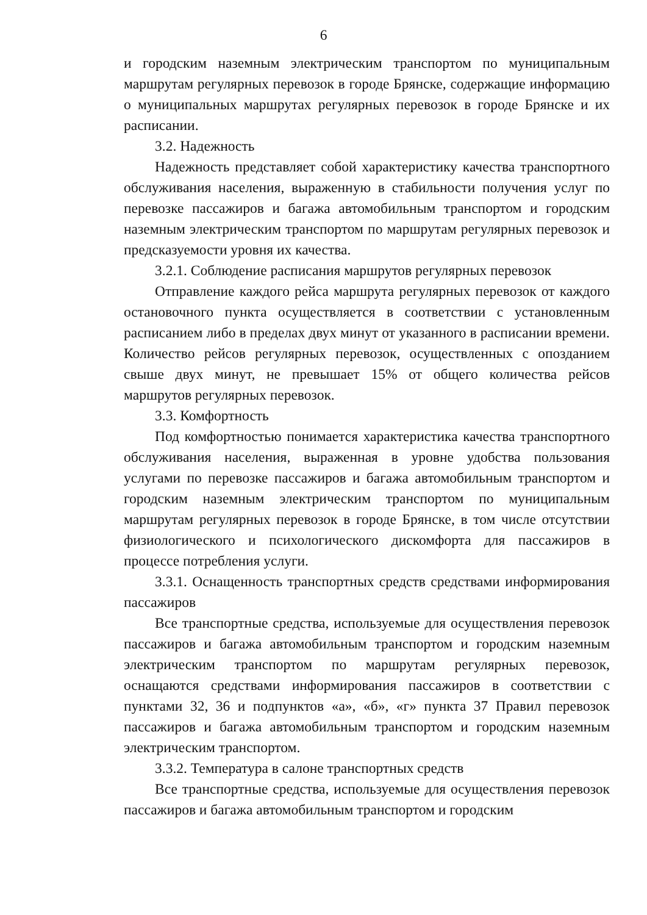6
и городским наземным электрическим транспортом по муниципальным маршрутам регулярных перевозок в городе Брянске, содержащие информацию о муниципальных маршрутах регулярных перевозок в городе Брянске и их расписании.
3.2. Надежность
Надежность представляет собой характеристику качества транспортного обслуживания населения, выраженную в стабильности получения услуг по перевозке пассажиров и багажа автомобильным транспортом и городским наземным электрическим транспортом по маршрутам регулярных перевозок и предсказуемости уровня их качества.
3.2.1. Соблюдение расписания маршрутов регулярных перевозок
Отправление каждого рейса маршрута регулярных перевозок от каждого остановочного пункта осуществляется в соответствии с установленным расписанием либо в пределах двух минут от указанного в расписании времени. Количество рейсов регулярных перевозок, осуществленных с опозданием свыше двух минут, не превышает 15% от общего количества рейсов маршрутов регулярных перевозок.
3.3. Комфортность
Под комфортностью понимается характеристика качества транспортного обслуживания населения, выраженная в уровне удобства пользования услугами по перевозке пассажиров и багажа автомобильным транспортом и городским наземным электрическим транспортом по муниципальным маршрутам регулярных перевозок в городе Брянске, в том числе отсутствии физиологического и психологического дискомфорта для пассажиров в процессе потребления услуги.
3.3.1. Оснащенность транспортных средств средствами информирования пассажиров
Все транспортные средства, используемые для осуществления перевозок пассажиров и багажа автомобильным транспортом и городским наземным электрическим транспортом по маршрутам регулярных перевозок, оснащаются средствами информирования пассажиров в соответствии с пунктами 32, 36 и подпунктов «а», «б», «г» пункта 37 Правил перевозок пассажиров и багажа автомобильным транспортом и городским наземным электрическим транспортом.
3.3.2. Температура в салоне транспортных средств
Все транспортные средства, используемые для осуществления перевозок пассажиров и багажа автомобильным транспортом и городским